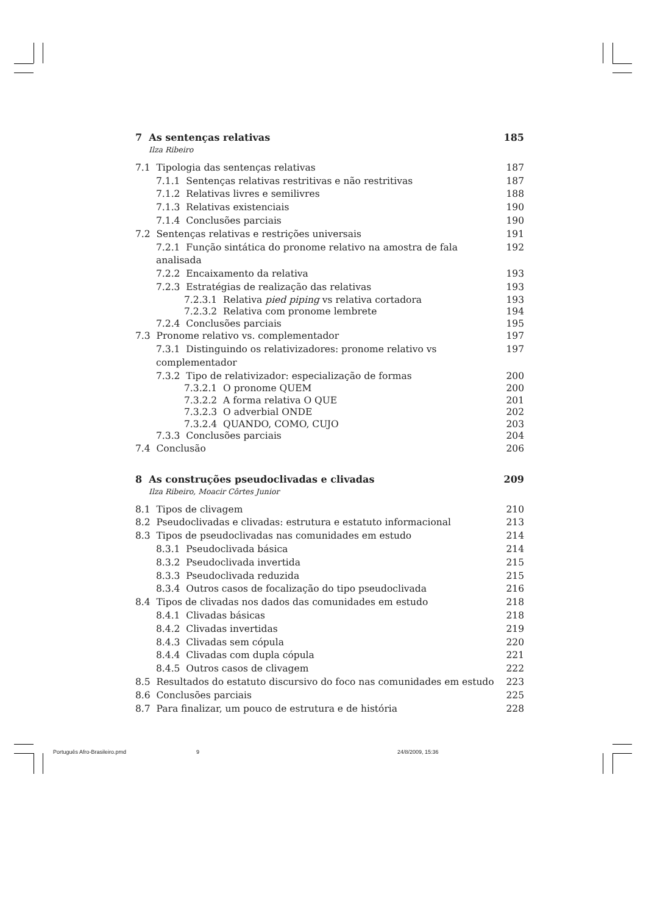7 As sentenças relativas 185
Ilza Ribeiro
7.1 Tipologia das sentenças relativas 187
7.1.1 Sentenças relativas restritivas e não restritivas 187
7.1.2 Relativas livres e semilivres 188
7.1.3 Relativas existenciais 190
7.1.4 Conclusões parciais 190
7.2 Sentenças relativas e restrições universais 191
7.2.1 Função sintática do pronome relativo na amostra de fala analisada 192
7.2.2 Encaixamento da relativa 193
7.2.3 Estratégias de realização das relativas 193
7.2.3.1 Relativa pied piping vs relativa cortadora 193
7.2.3.2 Relativa com pronome lembrete 194
7.2.4 Conclusões parciais 195
7.3 Pronome relativo vs. complementador 197
7.3.1 Distinguindo os relativizadores: pronome relativo vs complementador 197
7.3.2 Tipo de relativizador: especialização de formas 200
7.3.2.1 O pronome QUEM 200
7.3.2.2 A forma relativa O QUE 201
7.3.2.3 O adverbial ONDE 202
7.3.2.4 QUANDO, COMO, CUJO 203
7.3.3 Conclusões parciais 204
7.4 Conclusão 206
8 As construções pseudoclivadas e clivadas 209
Ilza Ribeiro, Moacir Côrtes Junior
8.1 Tipos de clivagem 210
8.2 Pseudoclivadas e clivadas: estrutura e estatuto informacional 213
8.3 Tipos de pseudoclivadas nas comunidades em estudo 214
8.3.1 Pseudoclivada básica 214
8.3.2 Pseudoclivada invertida 215
8.3.3 Pseudoclivada reduzida 215
8.3.4 Outros casos de focalização do tipo pseudoclivada 216
8.4 Tipos de clivadas nos dados das comunidades em estudo 218
8.4.1 Clivadas básicas 218
8.4.2 Clivadas invertidas 219
8.4.3 Clivadas sem cópula 220
8.4.4 Clivadas com dupla cópula 221
8.4.5 Outros casos de clivagem 222
8.5 Resultados do estatuto discursivo do foco nas comunidades em estudo 223
8.6 Conclusões parciais 225
8.7 Para finalizar, um pouco de estrutura e de história 228
Português Afro-Brasileiro.pmd 9 24/8/2009, 15:36